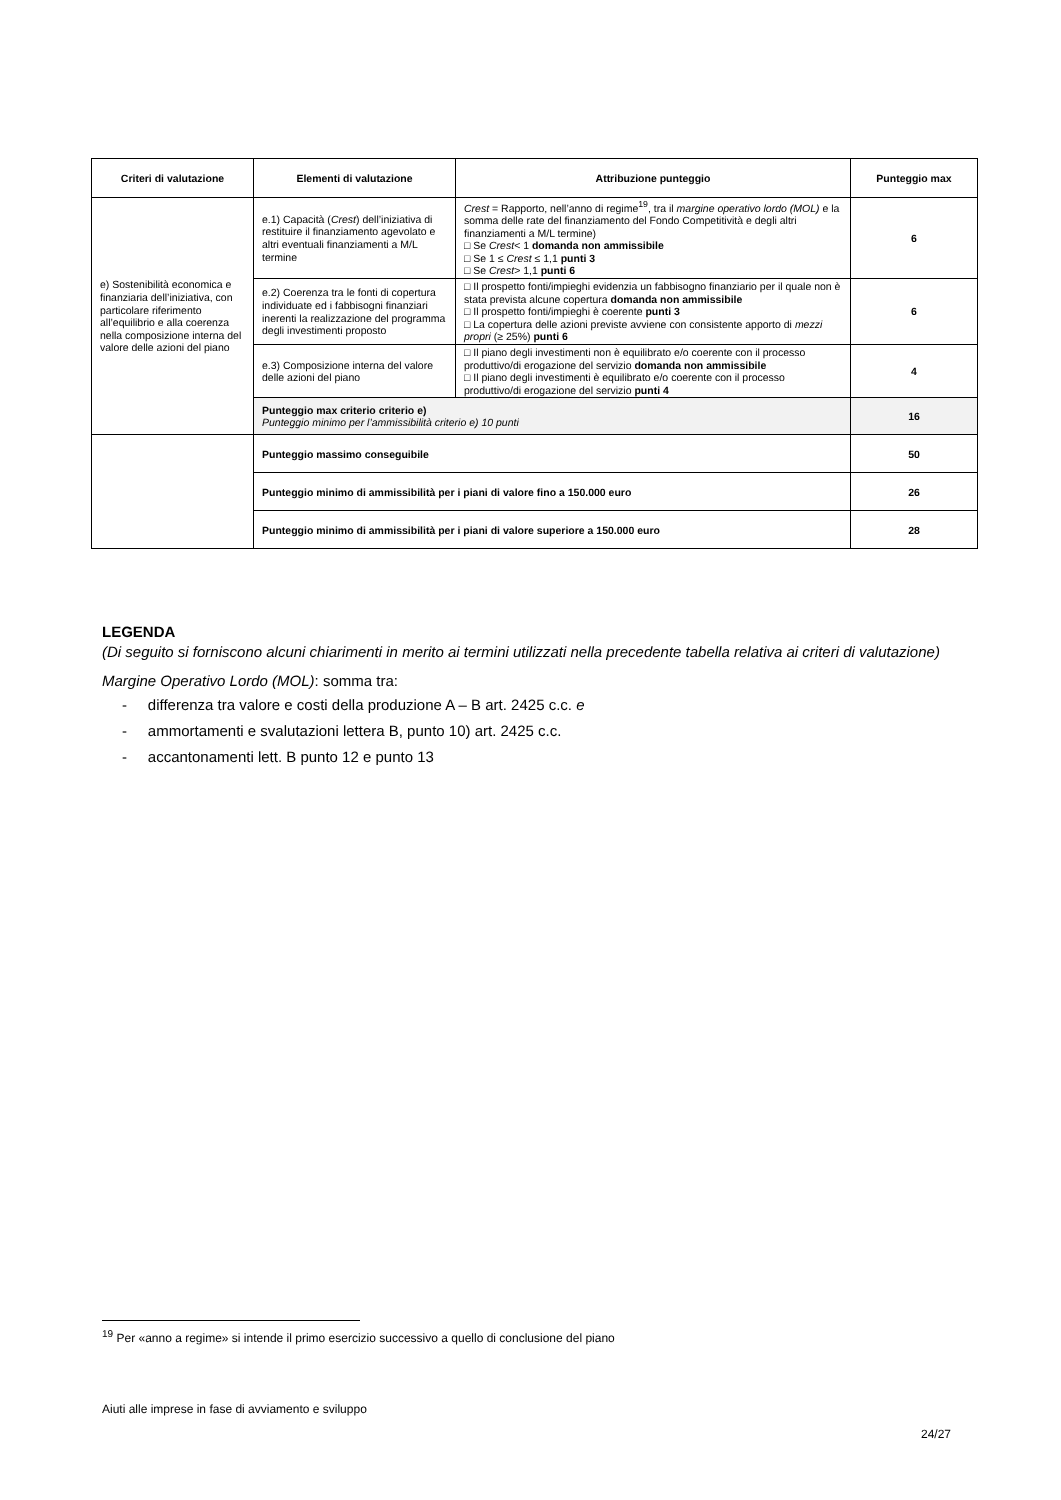| Criteri di valutazione | Elementi di valutazione | Attribuzione punteggio | Punteggio max |
| --- | --- | --- | --- |
| e) Sostenibilità economica e finanziaria dell’iniziativa, con particolare riferimento all’equilibrio e alla coerenza nella composizione interna del valore delle azioni del piano | e.1) Capacità ( Crest ) dell’iniziativa di restituire il finanziamento agevolato e altri eventuali finanziamenti a M/L termine | Crest = Rapporto, nell’anno di regime<sup>19</sup>, tra il margine operativo lordo (MOL) e la somma delle rate del finanziamento del Fondo Competitività e degli altri finanziamenti a M/L termine) □ Se Crest < 1 domanda non ammissibile □ Se 1 ≤ Crest ≤ 1,1 punti 3 □ Se Crest > 1,1 punti 6 | 6 |
| | e.2) Coerenza tra le fonti di copertura individuate ed i fabbisogni finanziari inerenti la realizzazione del programma degli investimenti proposto | □ Il prospetto fonti/impieghi evidenzia un fabbisogno finanziario per il quale non è stata prevista alcune copertura domanda non ammissibile □ Il prospetto fonti/impieghi è coerente punti 3 □ La copertura delle azioni previste avviene con consistente apporto di mezzi propri (≥ 25%) punti 6 | 6 |
| | e.3) Composizione interna del valore delle azioni del piano | □ Il piano degli investimenti non è equilibrato e/o coerente con il processo produttivo/di erogazione del servizio domanda non ammissibile □ Il piano degli investimenti è equilibrato e/o coerente con il processo produttivo/di erogazione del servizio punti 4 | 4 |
| | Punteggio max criterio criterio e) Punteggio minimo per l’ammissibilità criterio e) 10 punti | | 16 |
| | Punteggio massimo conseguibile | | 50 |
| | Punteggio minimo di ammissibilità per i piani di valore fino a 150.000 euro | | 26 |
| | Punteggio minimo di ammissibilità per i piani di valore superiore a 150.000 euro | | 28 |
LEGENDA
(Di seguito si forniscono alcuni chiarimenti in merito ai termini utilizzati nella precedente tabella relativa ai criteri di valutazione)
Margine Operativo Lordo (MOL): somma tra:
- differenza tra valore e costi della produzione A – B art. 2425 c.c. e
- ammortamenti e svalutazioni lettera B, punto 10) art. 2425 c.c.
- accantonamenti lett. B punto 12 e punto 13
<sup>19</sup> Per «anno a regime» si intende il primo esercizio successivo a quello di conclusione del piano
Aiuti alle imprese in fase di avviamento e sviluppo
24/27